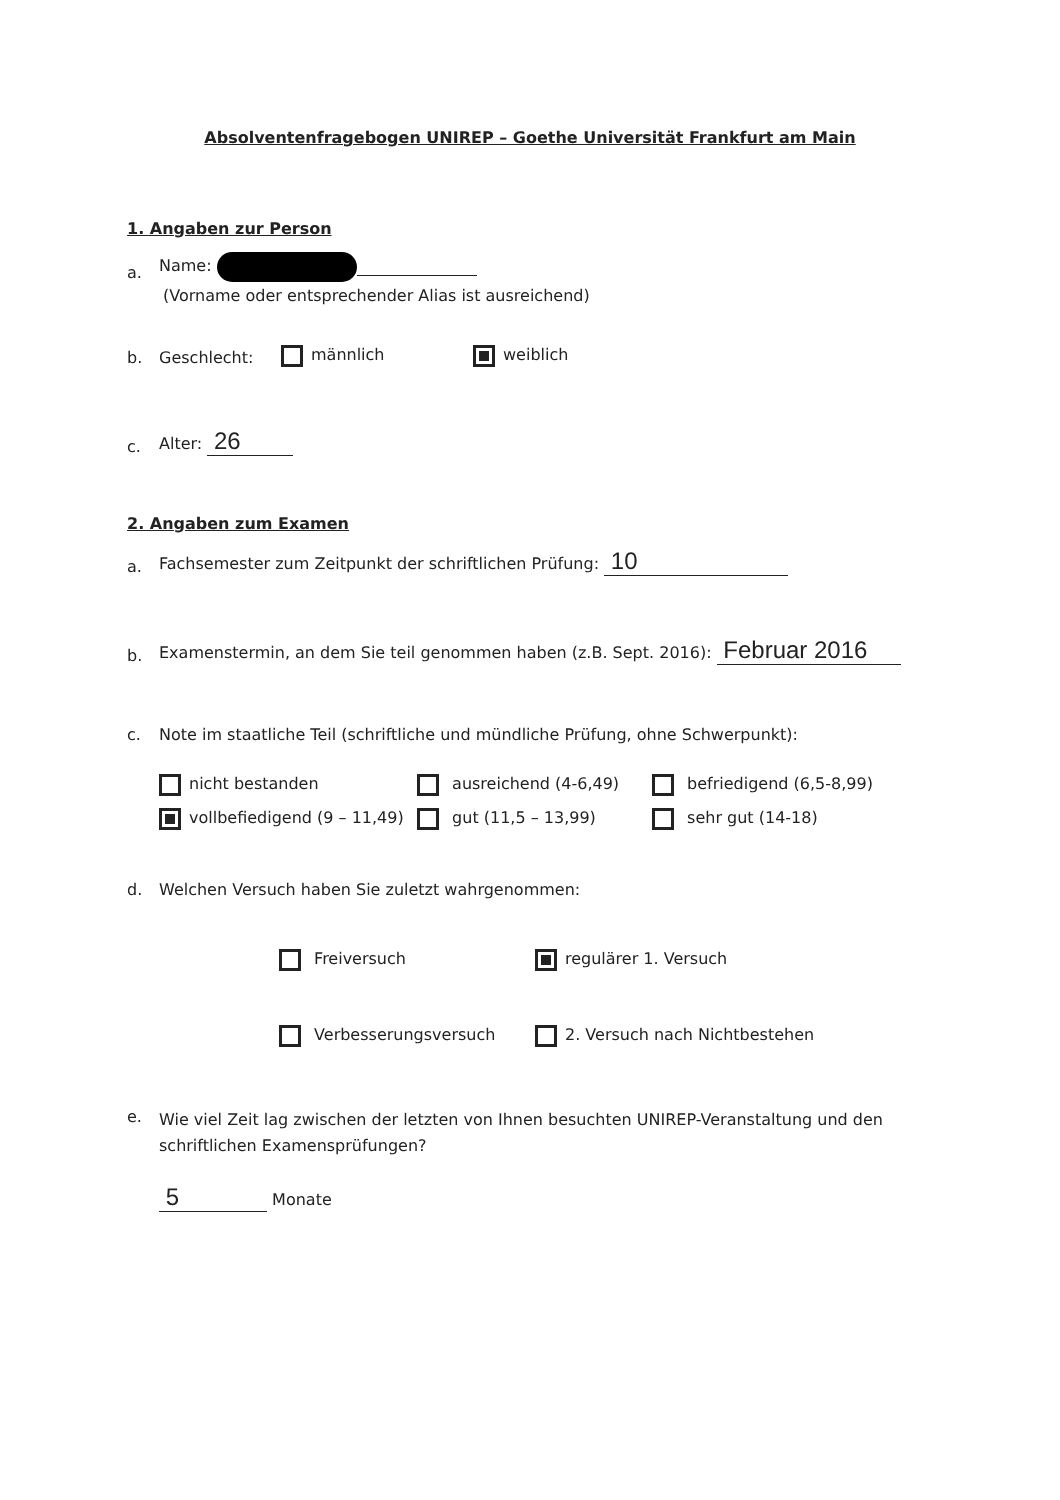Absolventenfragebogen UNIREP – Goethe Universität Frankfurt am Main
1. Angaben zur Person
a. Name:
(Vorname oder entsprechender Alias ist ausreichend)
b. Geschlecht: männlich weiblich
c. Alter: 26
2. Angaben zum Examen
a. Fachsemester zum Zeitpunkt der schriftlichen Prüfung: 10
b. Examenstermin, an dem Sie teil genommen haben (z.B. Sept. 2016): Februar 2016
c. Note im staatliche Teil (schriftliche und mündliche Prüfung, ohne Schwerpunkt):
nicht bestanden ausreichend (4-6,49) befriedigend (6,5-8,99) vollbefiedigend (9 – 11,49) gut (11,5 – 13,99) sehr gut (14-18)
d. Welchen Versuch haben Sie zuletzt wahrgenommen:
Freiversuch regulärer 1. Versuch Verbesserungsversuch 2. Versuch nach Nichtbestehen
e. Wie viel Zeit lag zwischen der letzten von Ihnen besuchten UNIREP-Veranstaltung und den schriftlichen Examensprüfungen?
5 Monate